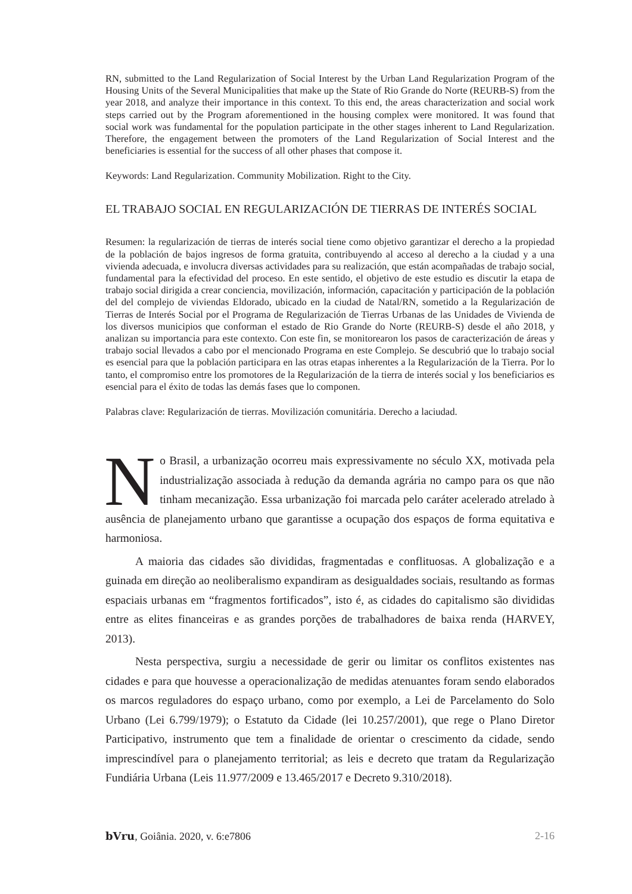RN, submitted to the Land Regularization of Social Interest by the Urban Land Regularization Program of the Housing Units of the Several Municipalities that make up the State of Rio Grande do Norte (REURB-S) from the year 2018, and analyze their importance in this context. To this end, the areas characterization and social work steps carried out by the Program aforementioned in the housing complex were monitored. It was found that social work was fundamental for the population participate in the other stages inherent to Land Regularization. Therefore, the engagement between the promoters of the Land Regularization of Social Interest and the beneficiaries is essential for the success of all other phases that compose it.
Keywords: Land Regularization. Community Mobilization. Right to the City.
EL TRABAJO SOCIAL EN REGULARIZACIÓN DE TIERRAS DE INTERÉS SOCIAL
Resumen: la regularización de tierras de interés social tiene como objetivo garantizar el derecho a la propiedad de la población de bajos ingresos de forma gratuita, contribuyendo al acceso al derecho a la ciudad y a una vivienda adecuada, e involucra diversas actividades para su realización, que están acompañadas de trabajo social, fundamental para la efectividad del proceso. En este sentido, el objetivo de este estudio es discutir la etapa de trabajo social dirigida a crear conciencia, movilización, información, capacitación y participación de la población del del complejo de viviendas Eldorado, ubicado en la ciudad de Natal/RN, sometido a la Regularización de Tierras de Interés Social por el Programa de Regularización de Tierras Urbanas de las Unidades de Vivienda de los diversos municipios que conforman el estado de Rio Grande do Norte (REURB-S) desde el año 2018, y analizan su importancia para este contexto. Con este fin, se monitorearon los pasos de caracterización de áreas y trabajo social llevados a cabo por el mencionado Programa en este Complejo. Se descubrió que lo trabajo social es esencial para que la población participara en las otras etapas inherentes a la Regularización de la Tierra. Por lo tanto, el compromiso entre los promotores de la Regularización de la tierra de interés social y los beneficiarios es esencial para el éxito de todas las demás fases que lo componen.
Palabras clave: Regularización de tierras. Movilización comunitária. Derecho a laciudad.
No Brasil, a urbanização ocorreu mais expressivamente no século XX, motivada pela industrialização associada à redução da demanda agrária no campo para os que não tinham mecanização. Essa urbanização foi marcada pelo caráter acelerado atrelado à ausência de planejamento urbano que garantisse a ocupação dos espaços de forma equitativa e harmoniosa.
A maioria das cidades são divididas, fragmentadas e conflituosas. A globalização e a guinada em direção ao neoliberalismo expandiram as desigualdades sociais, resultando as formas espaciais urbanas em “fragmentos fortificados”, isto é, as cidades do capitalismo são divididas entre as elites financeiras e as grandes porções de trabalhadores de baixa renda (HARVEY, 2013).
Nesta perspectiva, surgiu a necessidade de gerir ou limitar os conflitos existentes nas cidades e para que houvesse a operacionalização de medidas atenuantes foram sendo elaborados os marcos reguladores do espaço urbano, como por exemplo, a Lei de Parcelamento do Solo Urbano (Lei 6.799/1979); o Estatuto da Cidade (lei 10.257/2001), que rege o Plano Diretor Participativo, instrumento que tem a finalidade de orientar o crescimento da cidade, sendo imprescindível para o planejamento territorial; as leis e decreto que tratam da Regularização Fundiária Urbana (Leis 11.977/2009 e 13.465/2017 e Decreto 9.310/2018).
bVru, Goiânia. 2020, v. 6:e7806 2-16